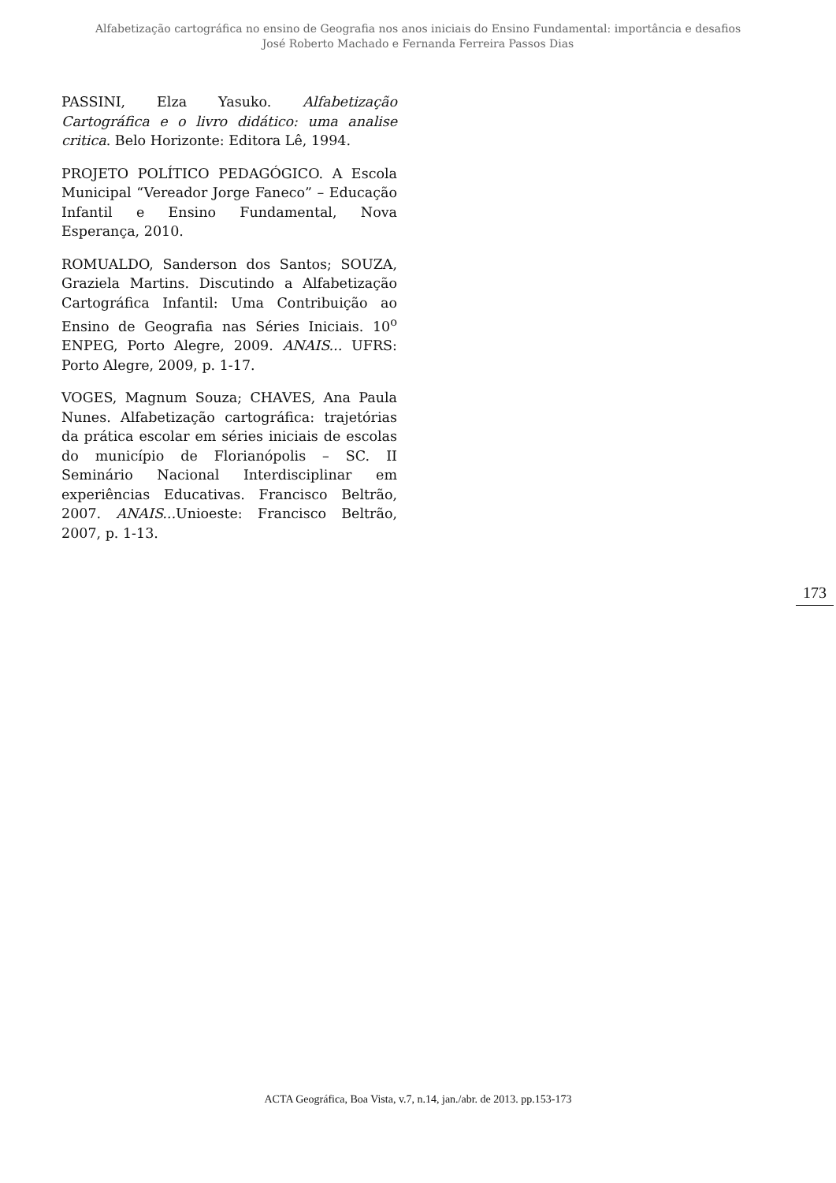Alfabetização cartográfica no ensino de Geografia nos anos iniciais do Ensino Fundamental: importância e desafios
José Roberto Machado e Fernanda Ferreira Passos Dias
PASSINI, Elza Yasuko. Alfabetização Cartográfica e o livro didático: uma analise critica. Belo Horizonte: Editora Lê, 1994.
PROJETO POLÍTICO PEDAGÓGICO. A Escola Municipal “Vereador Jorge Faneco” – Educação Infantil e Ensino Fundamental, Nova Esperança, 2010.
ROMUALDO, Sanderson dos Santos; SOUZA, Graziela Martins. Discutindo a Alfabetização Cartográfica Infantil: Uma Contribuição ao Ensino de Geografia nas Séries Iniciais. 10<sup>o</sup> ENPEG, Porto Alegre, 2009. ANAIS... UFRS: Porto Alegre, 2009, p. 1-17.
VOGES, Magnum Souza; CHAVES, Ana Paula Nunes. Alfabetização cartográfica: trajetórias da prática escolar em séries iniciais de escolas do município de Florianópolis – SC. II Seminário Nacional Interdisciplinar em experiências Educativas. Francisco Beltrão, 2007. ANAIS... Unioeste: Francisco Beltrão, 2007, p. 1-13.
173
ACTA Geográfica, Boa Vista, v.7, n.14, jan./abr. de 2013. pp.153-173